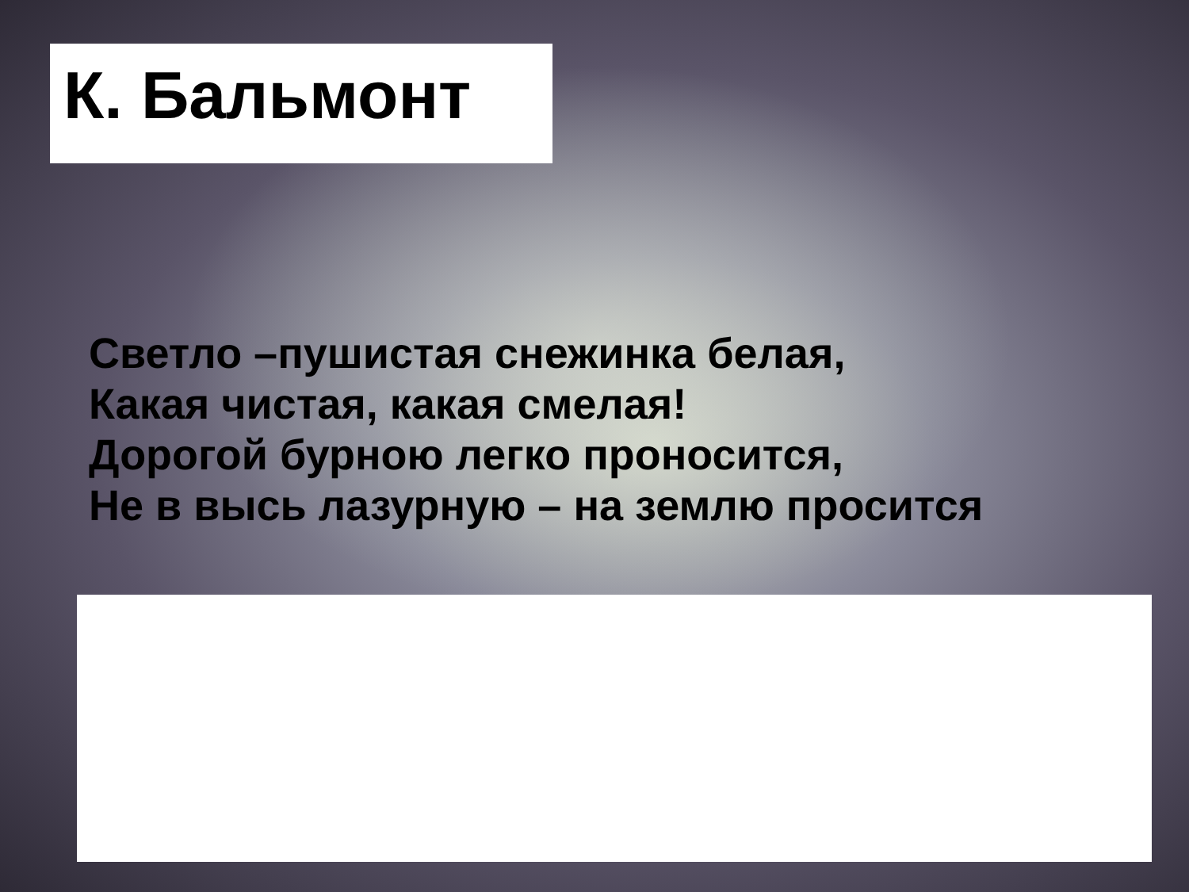К. Бальмонт
Светло –пушистая снежинка белая,
Какая чистая, какая смелая!
Дорогой бурною легко проносится,
Не в высь лазурную – на землю просится